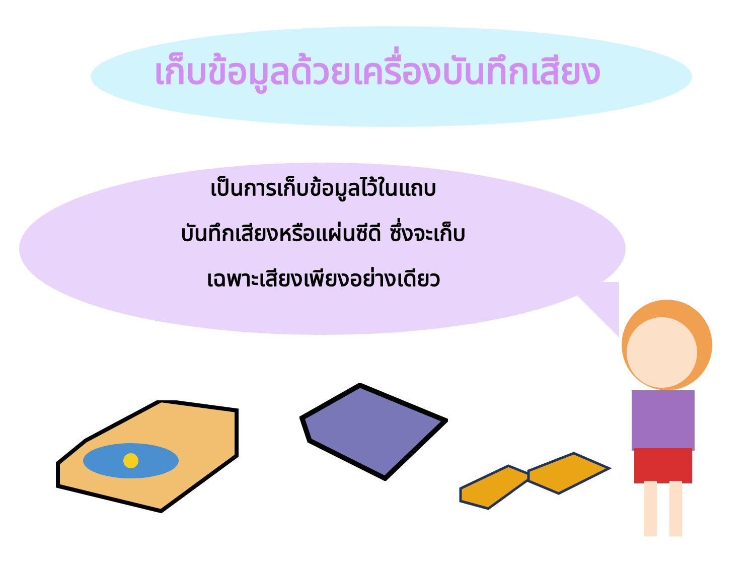เก็บข้อมูลด้วยเครื่องบันทึกเสียง
เป็นการเก็บข้อมูลไว้ในแถบ
บันทึกเสียงหรือแผ่นซีดี ซึ่งจะเก็บ
เฉพาะเสียงเพียงอย่างเดียว